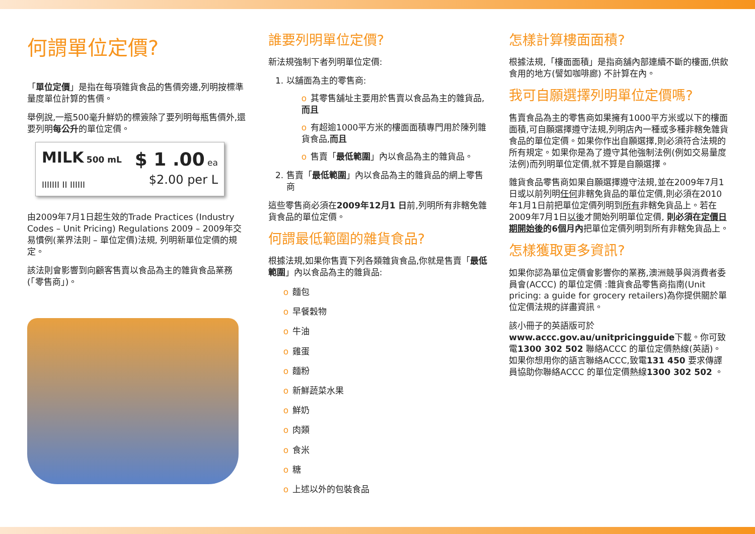何謂單位定價?
「單位定價」是指在每項雜貨食品的售價旁邊,列明按標準量度單位計算的售價。
舉例說,一瓶500毫升鮮奶的標簽除了要列明每瓶售價外,還要列明每公升的單位定價。
MILK 500 mL
IIIIIII II IIIIII
$ 1 .00 ea
$2.00 per L
由2009年7月1日起生效的Trade Practices (Industry Codes – Unit Pricing) Regulations 2009 – 2009年交易慣例(業界法則 – 單位定價)法規, 列明新單位定價的規定。
該法則會影響到向顧客售賣以食品為主的雜貨食品業務(「零售商」)。
誰要列明單位定價?
新法規強制下者列明單位定價:
1. 以舖面為主的零售商:
o 其零售舖址主要用於售賣以食品為主的雜貨品,而且
o 有超逾1000平方米的樓面面積專門用於陳列雜貨食品,而且
o 售賣「最低範圍」內以食品為主的雜貨品。
2. 售賣「最低範圍」內以食品為主的雜貨品的網上零售商
這些零售商必須在2009年12月1 日前,列明所有非轄免雜貨食品的單位定價。
何謂最低範圍的雜貨食品?
根據法規,如果你售賣下列各類雜貨食品,你就是售賣「最低範圍」內以食品為主的雜貨品:
o 麵包
o 早餐穀物
o 牛油
o 雞蛋
o 麵粉
o 新鮮蔬菜水果
o 鮮奶
o 肉類
o 食米
o 糖
o 上述以外的包裝食品
怎樣計算樓面面積?
根據法規,「樓面面積」是指商舖內部連續不斷的樓面,供飲食用的地方(譬如咖啡廊) 不計算在內。
我可自願選擇列明單位定價嗎?
售賣食品為主的零售商如果擁有1000平方米或以下的樓面面積,可自願選擇遵守法規,列明店內一種或多種非轄免雜貨食品的單位定價。如果你作出自願選擇,則必須符合法規的所有規定。如果你是為了遵守其他強制法例(例如交易量度法例)而列明單位定價,就不算是自願選擇。
雜貨食品零售商如果自願選擇遵守法規,並在2009年7月1日或以前列明任何非轄免貨品的單位定價,則必須在2010年1月1日前把單位定價列明到所有非轄免貨品上。若在2009年7月1日以後才開始列明單位定價, 則必須在定價日期開始後的6個月內把單位定價列明到所有非轄免貨品上。
怎樣獲取更多資訊?
如果你認為單位定價會影響你的業務,澳洲競爭與消費者委員會(ACCC) 的單位定價 :雜貨食品零售商指南(Unit pricing: a guide for grocery retailers)為你提供關於單位定價法規的詳盡資訊。
該小冊子的英語版可於
www.accc.gov.au/unitpricingguide下載。你可致電1300 302 502 聯絡ACCC 的單位定價熱線(英語)。如果你想用你的語言聯絡ACCC,致電131 450 要求傳譯員協助你聯絡ACCC 的單位定價熱線1300 302 502 。